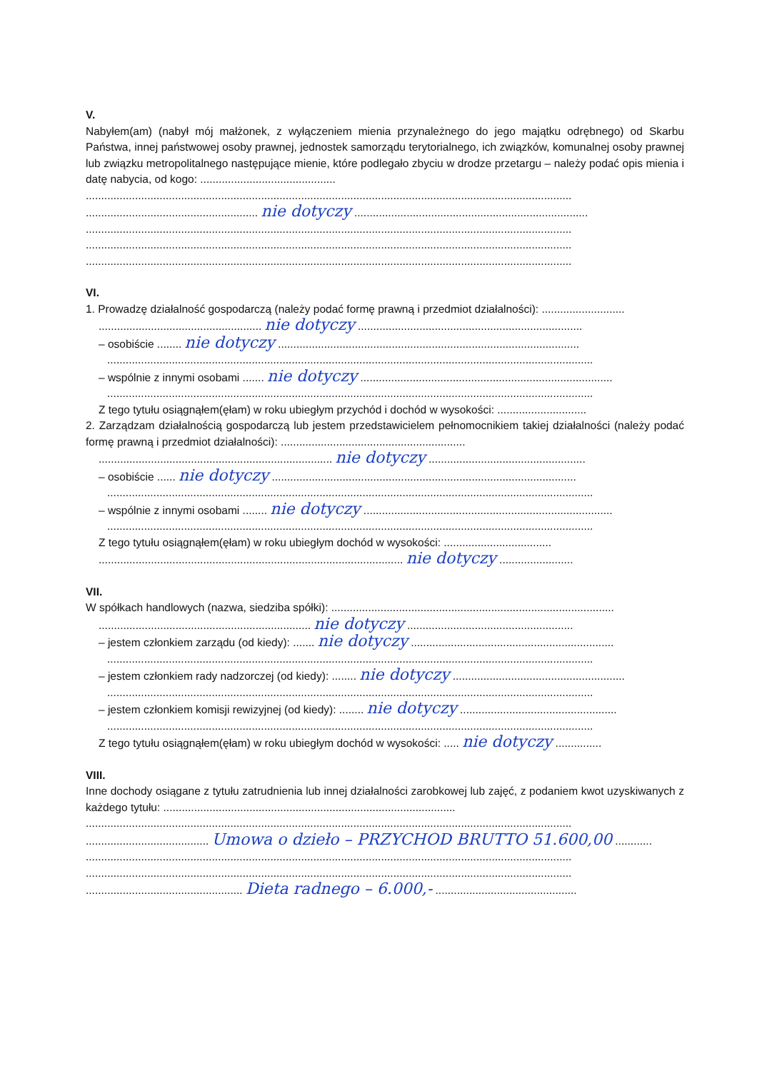V.
Nabyłem(am) (nabył mój małżonek, z wyłączeniem mienia przynależnego do jego majątku odrębnego) od Skarbu Państwa, innej państwowej osoby prawnej, jednostek samorządu terytorialnego, ich związków, komunalnej osoby prawnej lub związku metropolitalnego następujące mienie, które podlegało zbyciu w drodze przetargu – należy podać opis mienia i datę nabycia, od kogo: ............................................
..............................................................................................................................................................
........................................................ nie dotyczy ............................................................................
..............................................................................................................................................................
..............................................................................................................................................................
..............................................................................................................................................................
VI.
1. Prowadzę działalność gospodarczą (należy podać formę prawną i przedmiot działalności): ...........................
..................................................... nie dotyczy .........................................................................
– osobiście ........ nie dotyczy ..................................................................................................
..............................................................................................................................................................
– wspólnie z innymi osobami ....... nie dotyczy ..................................................................................
..............................................................................................................................................................
Z tego tytułu osiągnąłem(ęłam) w roku ubiegłym przychód i dochód w wysokości: .............................
2. Zarządzam działalnością gospodarczą lub jestem przedstawicielem pełnomocnikiem takiej działalności (należy podać formę prawną i przedmiot działalności): ............................................................
............................................................................ nie dotyczy ...................................................
– osobiście ...... nie dotyczy ...................................................................................................
..............................................................................................................................................................
– wspólnie z innymi osobami ........ nie dotyczy .................................................................................
..............................................................................................................................................................
Z tego tytułu osiągnąłem(ęłam) w roku ubiegłym dochód w wysokości: ...................................
................................................................................................... nie dotyczy ........................
VII.
W spółkach handlowych (nazwa, siedziba spółki): ............................................................................................
..................................................................... nie dotyczy ......................................................
– jestem członkiem zarządu (od kiedy): ....... nie dotyczy ..................................................................
..............................................................................................................................................................
– jestem członkiem rady nadzorczej (od kiedy): ........ nie dotyczy ........................................................
..............................................................................................................................................................
– jestem członkiem komisji rewizyjnej (od kiedy): ........ nie dotyczy ...................................................
..............................................................................................................................................................
Z tego tytułu osiągnąłem(ęłam) w roku ubiegłym dochód w wysokości: ..... nie dotyczy ...............
VIII.
Inne dochody osiągane z tytułu zatrudnienia lub innej działalności zarobkowej lub zajęć, z podaniem kwot uzyskiwanych z każdego tytułu: ...............................................................................................
..............................................................................................................................................................
........................................ Umowa o dzieło – PRZYCHÓD BRUTTO 51.600,00 ............
..............................................................................................................................................................
..............................................................................................................................................................
................................................... Dieta radnego – 6.000,- ..............................................